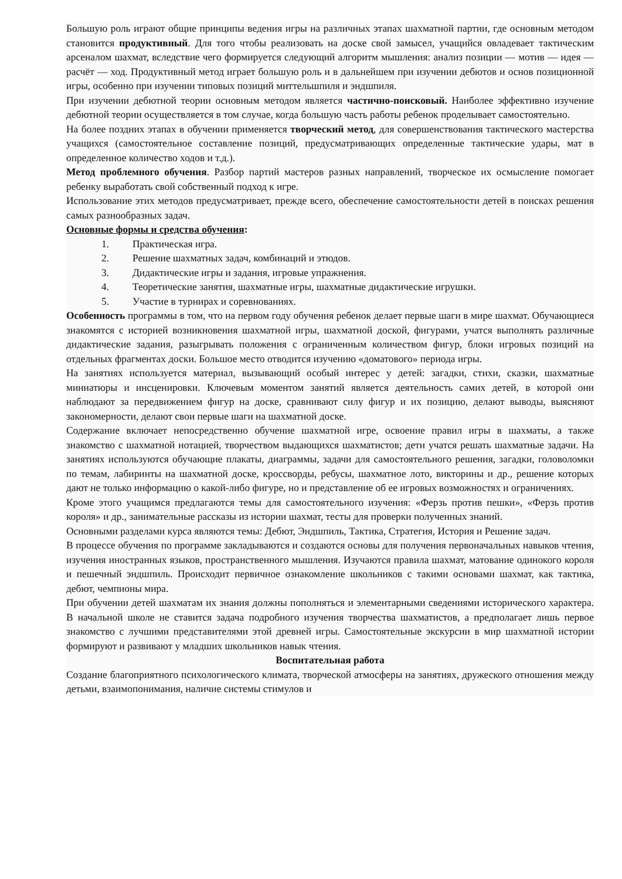Большую роль играют общие принципы ведения игры на различных этапах шахматной партии, где основным методом становится продуктивный. Для того чтобы реализовать на доске свой замысел, учащийся овладевает тактическим арсеналом шахмат, вследствие чего формируется следующий алгоритм мышления: анализ позиции — мотив — идея — расчёт — ход. Продуктивный метод играет большую роль и в дальнейшем при изучении дебютов и основ позиционной игры, особенно при изучении типовых позиций миттельшпиля и эндшпиля.
При изучении дебютной теории основным методом является частично-поисковый. Наиболее эффективно изучение дебютной теории осуществляется в том случае, когда большую часть работы ребенок проделывает самостоятельно.
На более поздних этапах в обучении применяется творческий метод, для совершенствования тактического мастерства учащихся (самостоятельное составление позиций, предусматривающих определенные тактические удары, мат в определенное количество ходов и т.д.).
Метод проблемного обучения. Разбор партий мастеров разных направлений, творческое их осмысление помогает ребенку выработать свой собственный подход к игре.
Использование этих методов предусматривает, прежде всего, обеспечение самостоятельности детей в поисках решения самых разнообразных задач.
Основные формы и средства обучения:
1. Практическая игра.
2. Решение шахматных задач, комбинаций и этюдов.
3. Дидактические игры и задания, игровые упражнения.
4. Теоретические занятия, шахматные игры, шахматные дидактические игрушки.
5. Участие в турнирах и соревнованиях.
Особенность программы в том, что на первом году обучения ребенок делает первые шаги в мире шахмат. Обучающиеся знакомятся с историей возникновения шахматной игры, шахматной доской, фигурами, учатся выполнять различные дидактические задания, разыгрывать положения с ограниченным количеством фигур, блоки игровых позиций на отдельных фрагментах доски. Большое место отводится изучению «доматового» периода игры.
На занятиях используется материал, вызывающий особый интерес у детей: загадки, стихи, сказки, шахматные миниатюры и инсценировки. Ключевым моментом занятий является деятельность самих детей, в которой они наблюдают за передвижением фигур на доске, сравнивают силу фигур и их позицию, делают выводы, выясняют закономерности, делают свои первые шаги на шахматной доске.
Содержание включает непосредственно обучение шахматной игре, освоение правил игры в шахматы, а также знакомство с шахматной нотацией, творчеством выдающихся шахматистов; дети учатся решать шахматные задачи. На занятиях используются обучающие плакаты, диаграммы, задачи для самостоятельного решения, загадки, головоломки по темам, лабиринты на шахматной доске, кроссворды, ребусы, шахматное лото, викторины и др., решение которых дают не только информацию о какой-либо фигуре, но и представление об ее игровых возможностях и ограничениях.
Кроме этого учащимся предлагаются темы для самостоятельного изучения: «Ферзь против пешки», «Ферзь против короля» и др., занимательные рассказы из истории шахмат, тесты для проверки полученных знаний.
Основными разделами курса являются темы: Дебют, Эндшпиль, Тактика, Стратегия, История и Решение задач.
В процессе обучения по программе закладываются и создаются основы для получения первоначальных навыков чтения, изучения иностранных языков, пространственного мышления. Изучаются правила шахмат, матование одинокого короля и пешечный эндшпиль. Происходит первичное ознакомление школьников с такими основами шахмат, как тактика, дебют, чемпионы мира.
При обучении детей шахматам их знания должны пополняться и элементарными сведениями исторического характера. В начальной школе не ставится задача подробного изучения творчества шахматистов, а предполагает лишь первое знакомство с лучшими представителями этой древней игры. Самостоятельные экскурсии в мир шахматной истории формируют и развивают у младших школьников навык чтения.
Воспитательная работа
Создание благоприятного психологического климата, творческой атмосферы на занятиях, дружеского отношения между детьми, взаимопонимания, наличие системы стимулов и